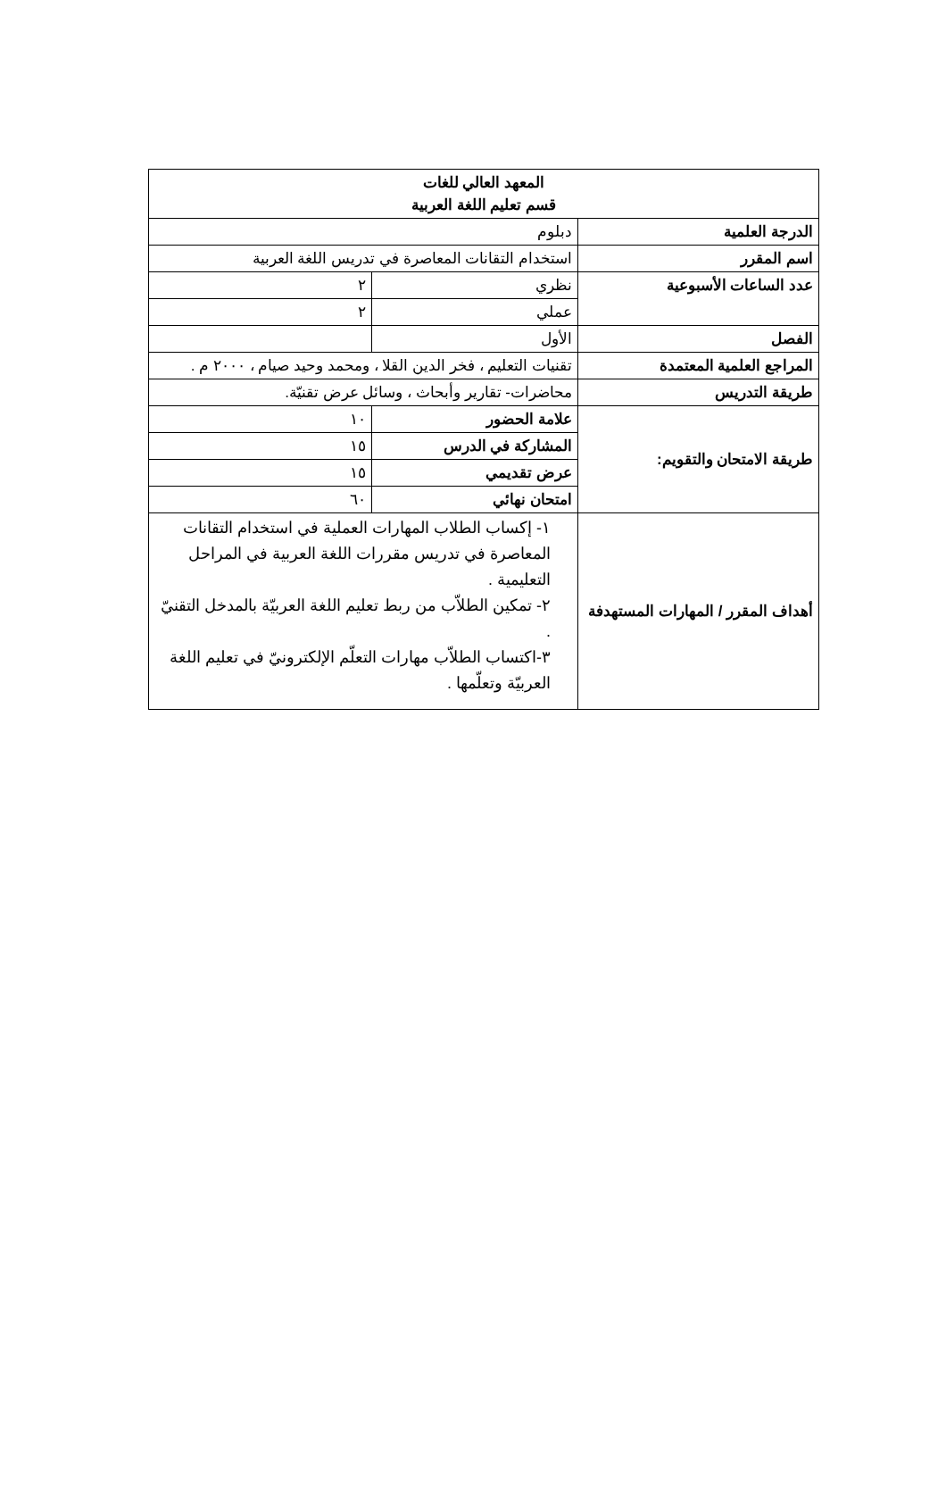| المعهد العالي للغات قسم تعليم اللغة العربية | | |
| الدرجة العلمية | دبلوم | |
| اسم المقرر | استخدام التقانات المعاصرة في تدريس اللغة العربية | |
| عدد الساعات الأسبوعية | نظري | ٢ |
| | عملي | ٢ |
| الفصل | الأول | |
| المراجع العلمية المعتمدة | تقنيات التعليم ، فخر الدين القلا ، ومحمد وحيد صيام ، ٢٠٠٠ م . | |
| طريقة التدريس | محاضرات- تقارير وأبحاث ، وسائل عرض تقنيّة. | |
| طريقة الامتحان والتقويم: | علامة الحضور | ١٠ |
| | المشاركة في الدرس | ١٥ |
| | عرض تقديمي | ١٥ |
| | امتحان نهائي | ٦٠ |
| أهداف المقرر / المهارات المستهدفة | ١- إكساب الطلاب المهارات العملية في استخدام التقانات المعاصرة في تدريس مقررات اللغة العربية في المراحل التعليمية . ٢- تمكين الطلاّب من ربط تعليم اللغة العربيّة بالمدخل التقنيّ . ٣-اكتساب الطلاّب مهارات التعلّم الإلكترونيّ في تعليم اللغة العربيّة وتعلّمها . | |